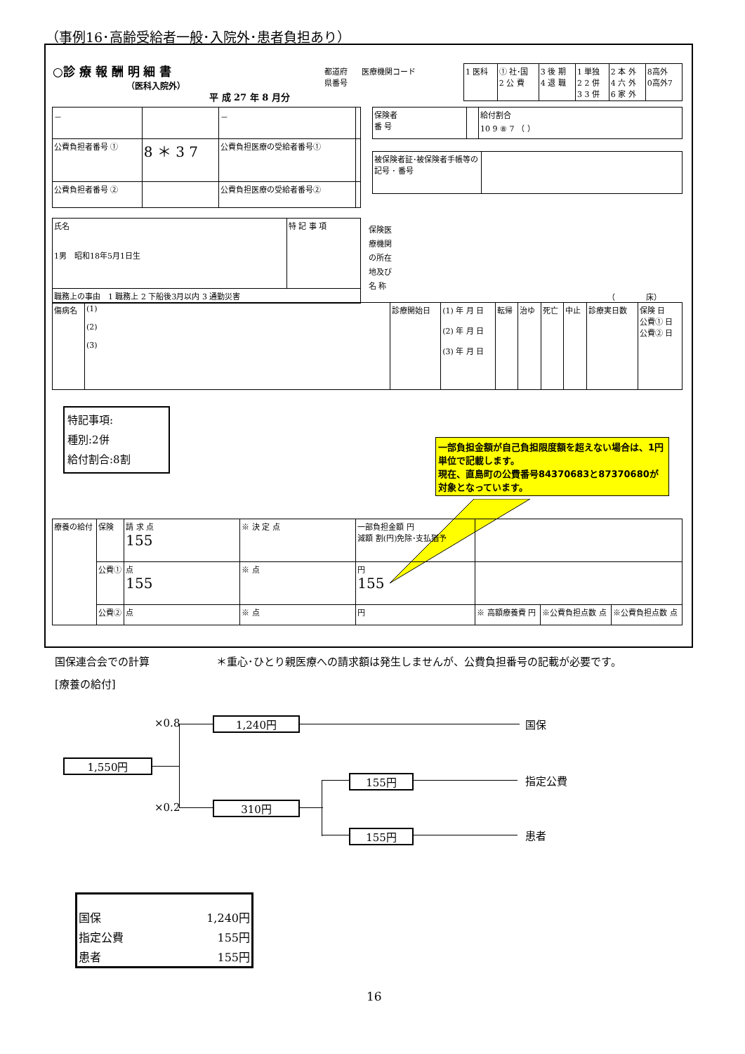（事例16･高齢受給者一般･入院外･患者負担あり）
○診 療 報 酬 明 細 書
（医科入院外）
平 成 27 年 8 月分
都道府
県番号
医療機関コード
| 1 医科 | ① 社･国 2 公 費 | 3 後 期 4 退 職 | 1 単独 2 2 併 3 3 併 | 2 本 外 4 六 外 6 家 外 | 8高外 0高外7 |
| － | | － | |
| 公費負担者番号 ① | 8 ＊ 3 7 | 公費負担医療の受給者番号① | |
| 公費負担者番号 ② | | 公費負担医療の受給者番号② | |
| 保険者 番 号 | | 給付割合 10 9 ⑧ 7 （ ） |
| 被保険者証･被保険者手帳等の記号 ･ 番号 | |
| 氏名 1男 昭和18年5月1日生 | 特 記 事 項 |
| 職務上の事由 1 職務上 2 下船後3月以内 3 通勤災害 | |
保険医
療機関
の所在
地及び
名 称
（　　　　床）
| 傷病名 | (1) (2) (3) | 診療開始日 | (1) 年 月 日 (2) 年 月 日 (3) 年 月 日 | 転帰 | 治ゆ | 死亡 | 中止 | 診療実日数 | 保険 日 公費① 日 公費② 日 |
特記事項:
種別:2併
給付割合:8割
一部負担金額が自己負担限度額を超えない場合は、1円単位で記載します。
現在、直島町の公費番号84370683と87370680が対象となっています。
| 療養の給付 | 保険 | 請 求 点 155 | ※ 決 定 点 | 一部負担金額 円 減額 割(円)免除･支払猶予 | | | |
| | 公費① | 点 155 | ※ 点 | 円 155 | | | |
| | 公費② | 点 | ※ 点 | 円 | ※ 高額療養費 円 | ※公費負担点数 点 | ※公費負担点数 点 |
国保連合会での計算
＊重心･ひとり親医療への請求額は発生しませんが、公費負担番号の記載が必要です。
[療養の給付]
×0.8 1,240円 国保
1,550円
155円 指定公費
×0.2 310円
155円 患者
| 国保 | 1,240円 |
| 指定公費 | 155円 |
| 患者 | 155円 |
16